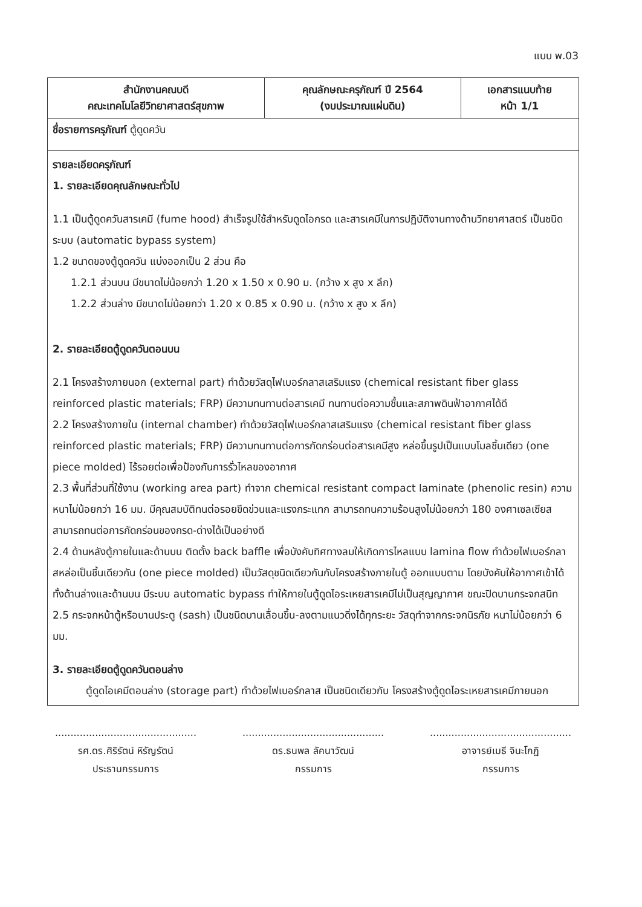แบบ พ.03
| สำนักงานคณบดี คณะเทคโนโลยีวิทยาศาสตร์สุขภาพ | คุณลักษณะครุภัณฑ์ ปี 2564 (งบประมาณแผ่นดิน) | เอกสารแนบท้าย หน้า 1/1 |
| ชื่อรายการครุภัณฑ์ ตู้ดูดควัน | | |
| รายละเอียดครุภัณฑ์ 1. รายละเอียดคุณลักษณะทั่วไป 1.1 เป็นตู้ดูดควันสารเคมี (fume hood) สำเร็จรูปใช้สำหรับดูดไอกรด และสารเคมีในการปฏิบัติงานทางด้านวิทยาศาสตร์ เป็นชนิดระบบ (automatic bypass system) 1.2 ขนาดของตู้ดูดควัน แบ่งออกเป็น 2 ส่วน คือ 1.2.1 ส่วนบน มีขนาดไม่น้อยกว่า 1.20 x 1.50 x 0.90 ม. (กว้าง x สูง x ลึก) 1.2.2 ส่วนล่าง มีขนาดไม่น้อยกว่า 1.20 x 0.85 x 0.90 ม. (กว้าง x สูง x ลึก) 2. รายละเอียดตู้ดูดควันตอนบน 2.1 โครงสร้างภายนอก (external part) ทำด้วยวัสดุไฟเบอร์กลาสเสริมแรง (chemical resistant fiber glass reinforced plastic materials; FRP) มีความทนทานต่อสารเคมี ทนทานต่อความชื้นและสภาพดินฟ้าอากาศได้ดี 2.2 โครงสร้างภายใน (internal chamber) ทำด้วยวัสดุไฟเบอร์กลาสเสริมแรง (chemical resistant fiber glass reinforced plastic materials; FRP) มีความทนทานต่อการกัดกร่อนต่อสารเคมีสูง หล่อขึ้นรูปเป็นแบบโมลชิ้นเดียว (one piece molded) ไร้รอยต่อเพื่อป้องกันการรั่วไหลของอากาศ 2.3 พื้นที่ส่วนที่ใช้งาน (working area part) ทำจาก chemical resistant compact laminate (phenolic resin) ความหนาไม่น้อยกว่า 16 มม. มีคุณสมบัติทนต่อรอยขีดข่วนและแรงกระแทก สามารถทนความร้อนสูงไม่น้อยกว่า 180 องศาเซลเซียส สามารถทนต่อการกัดกร่อนของกรด-ด่างได้เป็นอย่างดี 2.4 ด้านหลังตู้ภายในและด้านบน ติดตั้ง back baffle เพื่อบังคับทิศทางลมให้เกิดการไหลแบบ lamina flow ทำด้วยไฟเบอร์กลาสหล่อเป็นชิ้นเดียวกัน (one piece molded) เป็นวัสดุชนิดเดียวกันกับโครงสร้างภายในตู้ ออกแบบตาม โดยบังคับให้อากาศเข้าได้ทั้งด้านล่างและด้านบน มีระบบ automatic bypass ทำให้ภายในตู้ดูดไอระเหยสารเคมีไม่เป็นสุญญากาศ ขณะปิดบานกระจกสนิท 2.5 กระจกหน้าตู้หรือบานประตู (sash) เป็นชนิดบานเลื่อนขึ้น-ลงตามแนวดิ่งได้ทุกระยะ วัสดุทำจากกระจกนิรภัย หนาไม่น้อยกว่า 6 มม. 3. รายละเอียดตู้ดูดควันตอนล่าง ตู้ดูดไอเคมีตอนล่าง (storage part) ทำด้วยไฟเบอร์กลาส เป็นชนิดเดียวกับ โครงสร้างตู้ดูดไอระเหยสารเคมีภายนอก | | |
..............................................
รศ.ดร.ศิริรัตน์ หิรัญรัตน์
ประธานกรรมการ
..............................................
ดร.ธนพล ลัคนาวัฒน์
กรรมการ
..............................................
อาจารย์เมธี จินะโกฏิ
กรรมการ